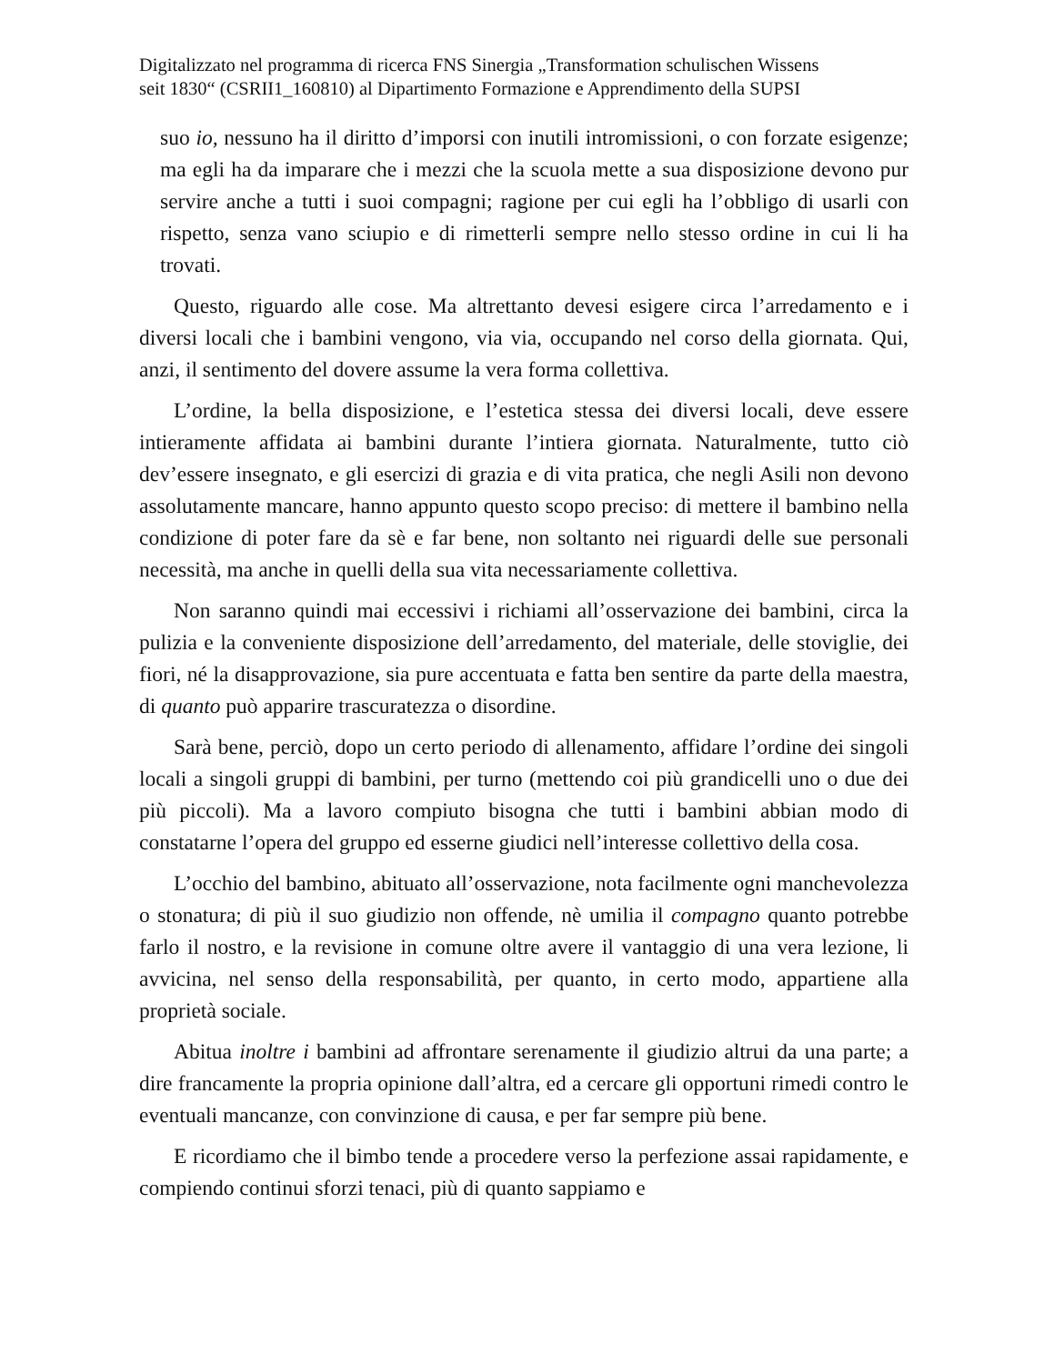Digitalizzato nel programma di ricerca FNS Sinergia „Transformation schulischen Wissens
seit 1830“ (CSRII1_160810) al Dipartimento Formazione e Apprendimento della SUPSI
suo io, nessuno ha il diritto d’imporsi con inutili intromissioni, o con forzate esigenze; ma egli ha da imparare che i mezzi che la scuola mette a sua disposizione devono pur servire anche a tutti i suoi compagni; ragione per cui egli ha l’obbligo di usarli con rispetto, senza vano sciupio e di rimetterli sempre nello stesso ordine in cui li ha trovati.
Questo, riguardo alle cose. Ma altrettanto devesi esigere circa l’arredamento e i diversi locali che i bambini vengono, via via, occupando nel corso della giornata. Qui, anzi, il sentimento del dovere assume la vera forma collettiva.
L’ordine, la bella disposizione, e l’estetica stessa dei diversi locali, deve essere intieramente affidata ai bambini durante l’intiera giornata. Naturalmente, tutto ciò dev’essere insegnato, e gli esercizi di grazia e di vita pratica, che negli Asili non devono assolutamente mancare, hanno appunto questo scopo preciso: di mettere il bambino nella condizione di poter fare da sè e far bene, non soltanto nei riguardi delle sue personali necessità, ma anche in quelli della sua vita necessariamente collettiva.
Non saranno quindi mai eccessivi i richiami all’osservazione dei bambini, circa la pulizia e la conveniente disposizione dell’arredamento, del materiale, delle stoviglie, dei fiori, né la disapprovazione, sia pure accentuata e fatta ben sentire da parte della maestra, di quanto può apparire trascuratezza o disordine.
Sarà bene, perciò, dopo un certo periodo di allenamento, affidare l’ordine dei singoli locali a singoli gruppi di bambini, per turno (mettendo coi più grandicelli uno o due dei più piccoli). Ma a lavoro compiuto bisogna che tutti i bambini abbian modo di constatarne l’opera del gruppo ed esserne giudici nell’interesse collettivo della cosa.
L’occhio del bambino, abituato all’osservazione, nota facilmente ogni manchevolezza o stonatura; di più il suo giudizio non offende, nè umilia il compagno quanto potrebbe farlo il nostro, e la revisione in comune oltre avere il vantaggio di una vera lezione, li avvicina, nel senso della responsabilità, per quanto, in certo modo, appartiene alla proprietà sociale.
Abitua inoltre i bambini ad affrontare serenamente il giudizio altrui da una parte; a dire francamente la propria opinione dall’altra, ed a cercare gli opportuni rimedi contro le eventuali mancanze, con convinzione di causa, e per far sempre più bene.
E ricordiamo che il bimbo tende a procedere verso la perfezione assai rapidamente, e compiendo continui sforzi tenaci, più di quanto sappiamo e